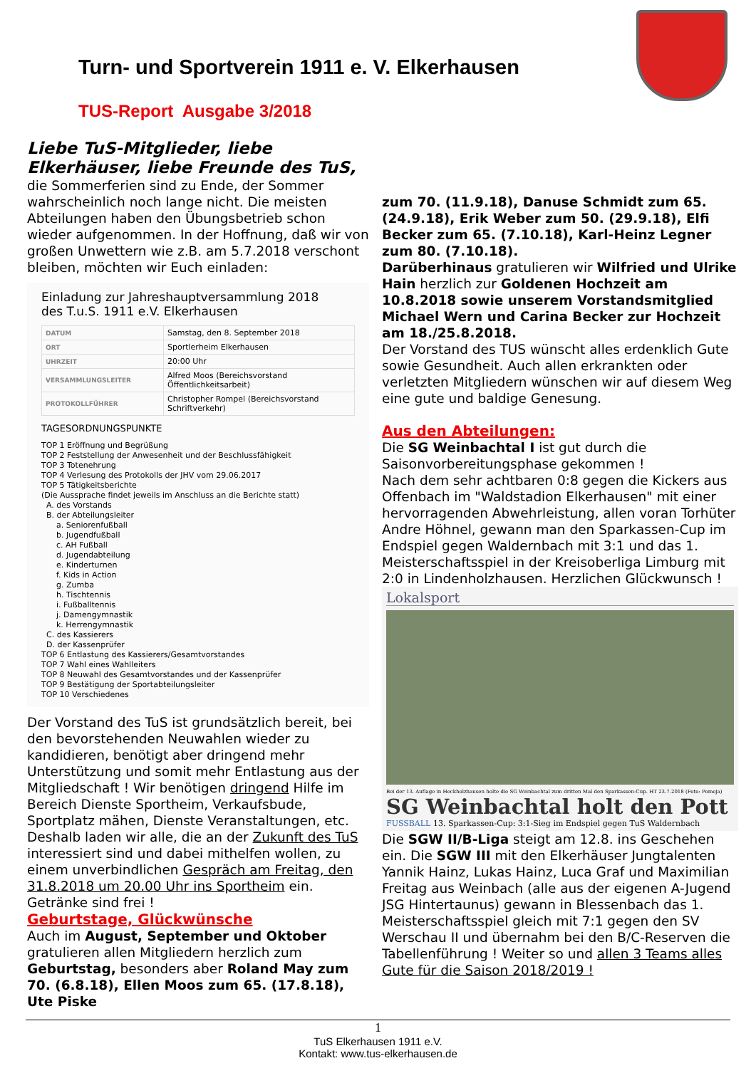Turn- und Sportverein 1911 e. V. Elkerhausen
TUS-Report Ausgabe 3/2018
Liebe TuS-Mitglieder, liebe Elkerhäuser, liebe Freunde des TuS,
die Sommerferien sind zu Ende, der Sommer wahrscheinlich noch lange nicht. Die meisten Abteilungen haben den Übungsbetrieb schon wieder aufgenommen. In der Hoffnung, daß wir von großen Unwettern wie z.B. am 5.7.2018 verschont bleiben, möchten wir Euch einladen:
Einladung zur Jahreshauptversammlung 2018
des T.u.S. 1911 e.V. Elkerhausen
| DATUM | Samstag, den 8. September 2018 |
| ORT | Sportlerheim Elkerhausen |
| UHRZEIT | 20:00 Uhr |
| VERSAMMLUNGSLEITER | Alfred Moos (Bereichsvorstand Öffentlichkeitsarbeit) |
| PROTOKOLLFÜHRER | Christopher Rompel (Bereichsvorstand Schriftverkehr) |
TAGESORDNUNGSPUNKTE
TOP 1 Eröffnung und Begrüßung
TOP 2 Feststellung der Anwesenheit und der Beschlussfähigkeit
TOP 3 Totenehrung
TOP 4 Verlesung des Protokolls der JHV vom 29.06.2017
TOP 5 Tätigkeitsberichte
(Die Aussprache findet jeweils im Anschluss an die Berichte statt)
A. des Vorstands
B. der Abteilungsleiter
a. Seniorenfußball
b. Jugendfußball
c. AH Fußball
d. Jugendabteilung
e. Kinderturnen
f. Kids in Action
g. Zumba
h. Tischtennis
i. Fußballtennis
j. Damengymnastik
k. Herrengymnastik
C. des Kassierers
D. der Kassenprüfer
TOP 6 Entlastung des Kassierers/Gesamtvorstandes
TOP 7 Wahl eines Wahlleiters
TOP 8 Neuwahl des Gesamtvorstandes und der Kassenprüfer
TOP 9 Bestätigung der Sportabteilungsleiter
TOP 10 Verschiedenes
Der Vorstand des TuS ist grundsätzlich bereit, bei den bevorstehenden Neuwahlen wieder zu kandidieren, benötigt aber dringend mehr Unterstützung und somit mehr Entlastung aus der Mitgliedschaft ! Wir benötigen dringend Hilfe im Bereich Dienste Sportheim, Verkaufsbude, Sportplatz mähen, Dienste Veranstaltungen, etc. Deshalb laden wir alle, die an der Zukunft des TuS interessiert sind und dabei mithelfen wollen, zu einem unverbindlichen Gespräch am Freitag, den 31.8.2018 um 20.00 Uhr ins Sportheim ein. Getränke sind frei !
Geburtstage, Glückwünsche
Auch im August, September und Oktober gratulieren allen Mitgliedern herzlich zum Geburtstag, besonders aber Roland May zum 70. (6.8.18), Ellen Moos zum 65. (17.8.18), Ute Piske
zum 70. (11.9.18), Danuse Schmidt zum 65. (24.9.18), Erik Weber zum 50. (29.9.18), Elfi Becker zum 65. (7.10.18), Karl-Heinz Legner zum 80. (7.10.18).
Darüberhinaus gratulieren wir Wilfried und Ulrike Hain herzlich zur Goldenen Hochzeit am 10.8.2018 sowie unserem Vorstandsmitglied Michael Wern und Carina Becker zur Hochzeit am 18./25.8.2018.
Der Vorstand des TUS wünscht alles erdenklich Gute sowie Gesundheit. Auch allen erkrankten oder verletzten Mitgliedern wünschen wir auf diesem Weg eine gute und baldige Genesung.
Aus den Abteilungen:
Die SG Weinbachtal I ist gut durch die Saisonvorbereitungsphase gekommen !
Nach dem sehr achtbaren 0:8 gegen die Kickers aus Offenbach im "Waldstadion Elkerhausen" mit einer hervorragenden Abwehrleistung, allen voran Torhüter Andre Höhnel, gewann man den Sparkassen-Cup im Endspiel gegen Waldernbach mit 3:1 und das 1. Meisterschaftsspiel in der Kreisoberliga Limburg mit 2:0 in Lindenholzhausen. Herzlichen Glückwunsch !
Lokalsport
Bei der 13. Auflage in Heckholzhausen holte die SG Weinbachtal zum dritten Mal den Sparkassen-Cup. HT 23.7.2018 (Foto: Pomoja)
SG Weinbachtal holt den Pott
FUSSBALL 13. Sparkassen-Cup: 3:1-Sieg im Endspiel gegen TuS Waldernbach
Die SGW II/B-Liga steigt am 12.8. ins Geschehen ein. Die SGW III mit den Elkerhäuser Jungtalenten Yannik Hainz, Lukas Hainz, Luca Graf und Maximilian Freitag aus Weinbach (alle aus der eigenen A-Jugend JSG Hintertaunus) gewann in Blessenbach das 1. Meisterschaftsspiel gleich mit 7:1 gegen den SV Werschau II und übernahm bei den B/C-Reserven die Tabellenführung ! Weiter so und allen 3 Teams alles Gute für die Saison 2018/2019 !
1
TuS Elkerhausen 1911 e.V.
Kontakt: www.tus-elkerhausen.de